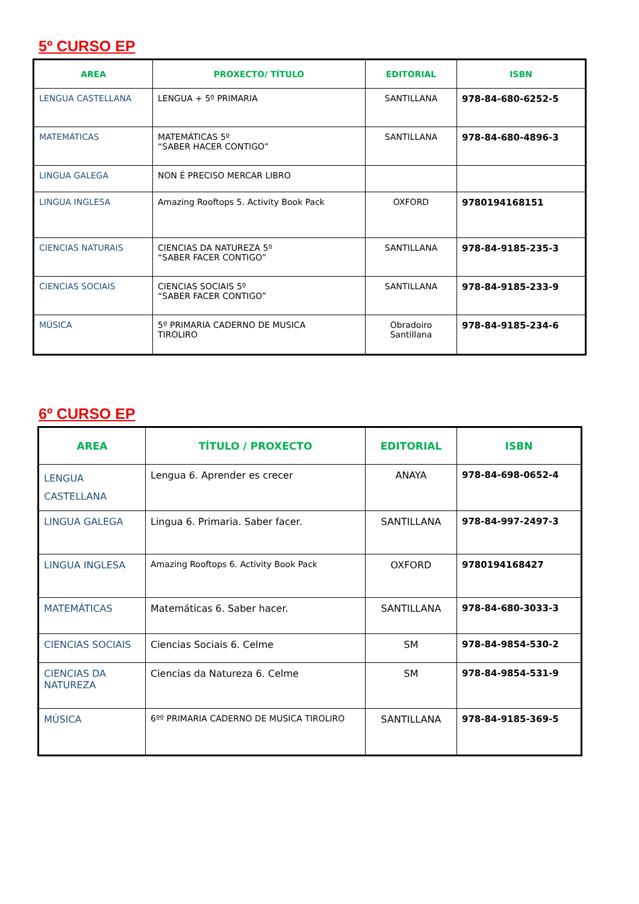5º CURSO EP
| AREA | PROXECTO/ TÍTULO | EDITORIAL | ISBN |
| --- | --- | --- | --- |
| LENGUA CASTELLANA | LENGUA + 5º PRIMARIA | SANTILLANA | 978-84-680-6252-5 |
| MATEMÁTICAS | MATEMÁTICAS 5º “SABER HACER CONTIGO” | SANTILLANA | 978-84-680-4896-3 |
| LINGUA GALEGA | NON É PRECISO MERCAR LIBRO | | |
| LINGUA INGLESA | Amazing Rooftops 5. Activity Book Pack | OXFORD | 9780194168151 |
| CIENCIAS NATURAIS | CIENCIAS DA NATUREZA 5º “SABER FACER CONTIGO” | SANTILLANA | 978-84-9185-235-3 |
| CIENCIAS SOCIAIS | CIENCIAS SOCIAIS 5º “SABER FACER CONTIGO” | SANTILLANA | 978-84-9185-233-9 |
| MÚSICA | 5º PRIMARIA CADERNO DE MUSICA TIROLIRO | Obradoiro Santillana | 978-84-9185-234-6 |
6º CURSO EP
| AREA | TÍTULO / PROXECTO | EDITORIAL | ISBN |
| --- | --- | --- | --- |
| LENGUA CASTELLANA | Lengua 6. Aprender es crecer | ANAYA | 978-84-698-0652-4 |
| LINGUA GALEGA | Lingua 6. Primaria. Saber facer. | SANTILLANA | 978-84-997-2497-3 |
| LINGUA INGLESA | Amazing Rooftops 6. Activity Book Pack | OXFORD | 9780194168427 |
| MATEMÁTICAS | Matemáticas 6. Saber hacer. | SANTILLANA | 978-84-680-3033-3 |
| CIENCIAS SOCIAIS | Ciencias Sociais 6. Celme | SM | 978-84-9854-530-2 |
| CIENCIAS DA NATUREZA | Ciencias da Natureza 6. Celme | SM | 978-84-9854-531-9 |
| MÚSICA | 6ºº PRIMARIA CADERNO DE MUSICA TIROLIRO | SANTILLANA | 978-84-9185-369-5 |